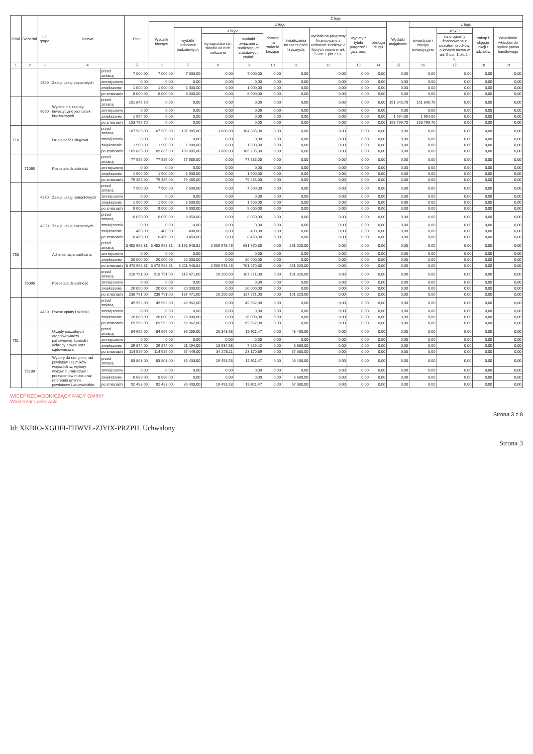| Dział | Rozdział | § / grupa | Nazwa | | Plan | Z tego | | | | | | | | | | | | | |
| --- | --- | --- | --- | --- | --- | --- | --- | --- | --- | --- | --- | --- | --- | --- | --- | --- | --- | --- | --- |
| | | | | | | Wydatki bieżące | z tego | | | | | | | | Wydatki majątkowe | z tego | | | |
| | | | | | | | wydatki jednostek budżetowych | z tego | | dotacje na zadania bieżące | świadczenia na rzecz osób fizycznych; | wydatki na programy finansowane z udziałem środków, o których mowa w art. 5 ust. 1 pkt 2 i 3, | wypłaty z tytułu poręczeń i gwarancji | obsługa długu | | inwestycje i zakupy inwestycyjne | w tym | zakup i objęcie akcji i udziałów | Wniesienie wkładów do spółek prawa handlowego |
| | | | | | | | | wynagrodzenia i składki od nich naliczane | wydatki związane z realizacją ich statutowych zadań; | | | | | | | | na programy finansowane z udziałem środków, o których mowa w art. 5 ust. 1 pkt 2 i 3, | | |
| 1 | 2 | 3 | 4 | | 5 | 6 | 7 | 8 | 9 | 10 | 11 | 12 | 13 | 14 | 15 | 16 | 17 | 18 | 19 |
| | | 4300 | Zakup usług pozostałych | przed zmianą | 7 000,00 | 7 000,00 | 7 000,00 | 0,00 | 7 000,00 | 0,00 | 0,00 | 0,00 | 0,00 | 0,00 | 0,00 | 0,00 | 0,00 | 0,00 | 0,00 |
| | | | | zmniejszenie | 0,00 | 0,00 | 0,00 | 0,00 | 0,00 | 0,00 | 0,00 | 0,00 | 0,00 | 0,00 | 0,00 | 0,00 | 0,00 | 0,00 | 0,00 |
| | | | | zwiększenie | 1 000,00 | 1 000,00 | 1 000,00 | 0,00 | 1 000,00 | 0,00 | 0,00 | 0,00 | 0,00 | 0,00 | 0,00 | 0,00 | 0,00 | 0,00 | 0,00 |
| | | | | po zmianach | 8 000,00 | 8 000,00 | 8 000,00 | 0,00 | 8 000,00 | 0,00 | 0,00 | 0,00 | 0,00 | 0,00 | 0,00 | 0,00 | 0,00 | 0,00 | 0,00 |
| | | 6060 | Wydatki na zakupy inwestycyjne jednostek budżetowych | przed zmianą | 151 845,70 | 0,00 | 0,00 | 0,00 | 0,00 | 0,00 | 0,00 | 0,00 | 0,00 | 0,00 | 151 845,70 | 151 845,70 | 0,00 | 0,00 | 0,00 |
| | | | | zmniejszenie | 0,00 | 0,00 | 0,00 | 0,00 | 0,00 | 0,00 | 0,00 | 0,00 | 0,00 | 0,00 | 0,00 | 0,00 | 0,00 | 0,00 | 0,00 |
| | | | | zwiększenie | 1 954,00 | 0,00 | 0,00 | 0,00 | 0,00 | 0,00 | 0,00 | 0,00 | 0,00 | 0,00 | 1 954,00 | 1 954,00 | 0,00 | 0,00 | 0,00 |
| | | | | po zmianach | 153 799,70 | 0,00 | 0,00 | 0,00 | 0,00 | 0,00 | 0,00 | 0,00 | 0,00 | 0,00 | 153 799,70 | 153 799,70 | 0,00 | 0,00 | 0,00 |
| 710 | | | Działalność usługowa | przed zmianą | 107 985,00 | 107 985,00 | 107 985,00 | 3 600,00 | 104 385,00 | 0,00 | 0,00 | 0,00 | 0,00 | 0,00 | 0,00 | 0,00 | 0,00 | 0,00 | 0,00 |
| | | | | zmniejszenie | 0,00 | 0,00 | 0,00 | 0,00 | 0,00 | 0,00 | 0,00 | 0,00 | 0,00 | 0,00 | 0,00 | 0,00 | 0,00 | 0,00 | 0,00 |
| | | | | zwiększenie | 1 900,00 | 1 900,00 | 1 900,00 | 0,00 | 1 900,00 | 0,00 | 0,00 | 0,00 | 0,00 | 0,00 | 0,00 | 0,00 | 0,00 | 0,00 | 0,00 |
| | | | | po zmianach | 109 885,00 | 109 885,00 | 109 885,00 | 3 600,00 | 106 285,00 | 0,00 | 0,00 | 0,00 | 0,00 | 0,00 | 0,00 | 0,00 | 0,00 | 0,00 | 0,00 |
| | 71095 | | Pozostała działalność | przed zmianą | 77 585,00 | 77 585,00 | 77 585,00 | 0,00 | 77 585,00 | 0,00 | 0,00 | 0,00 | 0,00 | 0,00 | 0,00 | 0,00 | 0,00 | 0,00 | 0,00 |
| | | | | zmniejszenie | 0,00 | 0,00 | 0,00 | 0,00 | 0,00 | 0,00 | 0,00 | 0,00 | 0,00 | 0,00 | 0,00 | 0,00 | 0,00 | 0,00 | 0,00 |
| | | | | zwiększenie | 1 900,00 | 1 900,00 | 1 900,00 | 0,00 | 1 900,00 | 0,00 | 0,00 | 0,00 | 0,00 | 0,00 | 0,00 | 0,00 | 0,00 | 0,00 | 0,00 |
| | | | | po zmianach | 79 485,00 | 79 485,00 | 79 485,00 | 0,00 | 79 485,00 | 0,00 | 0,00 | 0,00 | 0,00 | 0,00 | 0,00 | 0,00 | 0,00 | 0,00 | 0,00 |
| | | 4270 | Zakup usług remontowych | przed zmianą | 7 500,00 | 7 500,00 | 7 500,00 | 0,00 | 7 500,00 | 0,00 | 0,00 | 0,00 | 0,00 | 0,00 | 0,00 | 0,00 | 0,00 | 0,00 | 0,00 |
| | | | | zmniejszenie | 0,00 | 0,00 | 0,00 | 0,00 | 0,00 | 0,00 | 0,00 | 0,00 | 0,00 | 0,00 | 0,00 | 0,00 | 0,00 | 0,00 | 0,00 |
| | | | | zwiększenie | 1 500,00 | 1 500,00 | 1 500,00 | 0,00 | 1 500,00 | 0,00 | 0,00 | 0,00 | 0,00 | 0,00 | 0,00 | 0,00 | 0,00 | 0,00 | 0,00 |
| | | | | po zmianach | 9 000,00 | 9 000,00 | 9 000,00 | 0,00 | 9 000,00 | 0,00 | 0,00 | 0,00 | 0,00 | 0,00 | 0,00 | 0,00 | 0,00 | 0,00 | 0,00 |
| | | 4300 | Zakup usług pozostałych | przed zmianą | 8 050,00 | 8 050,00 | 8 050,00 | 0,00 | 8 050,00 | 0,00 | 0,00 | 0,00 | 0,00 | 0,00 | 0,00 | 0,00 | 0,00 | 0,00 | 0,00 |
| | | | | zmniejszenie | 0,00 | 0,00 | 0,00 | 0,00 | 0,00 | 0,00 | 0,00 | 0,00 | 0,00 | 0,00 | 0,00 | 0,00 | 0,00 | 0,00 | 0,00 |
| | | | | zwiększenie | 400,00 | 400,00 | 400,00 | 0,00 | 400,00 | 0,00 | 0,00 | 0,00 | 0,00 | 0,00 | 0,00 | 0,00 | 0,00 | 0,00 | 0,00 |
| | | | | po zmianach | 8 450,00 | 8 450,00 | 8 450,00 | 0,00 | 8 450,00 | 0,00 | 0,00 | 0,00 | 0,00 | 0,00 | 0,00 | 0,00 | 0,00 | 0,00 | 0,00 |
| 750 | | | Administracja publiczna | przed zmianą | 3 452 968,81 | 3 452 968,81 | 3 191 948,81 | 2 509 978,46 | 681 970,35 | 0,00 | 261 020,00 | 0,00 | 0,00 | 0,00 | 0,00 | 0,00 | 0,00 | 0,00 | 0,00 |
| | | | | zmniejszenie | 0,00 | 0,00 | 0,00 | 0,00 | 0,00 | 0,00 | 0,00 | 0,00 | 0,00 | 0,00 | 0,00 | 0,00 | 0,00 | 0,00 | 0,00 |
| | | | | zwiększenie | 20 000,00 | 20 000,00 | 20 000,00 | 0,00 | 20 000,00 | 0,00 | 0,00 | 0,00 | 0,00 | 0,00 | 0,00 | 0,00 | 0,00 | 0,00 | 0,00 |
| | | | | po zmianach | 3 472 968,81 | 3 472 968,81 | 3 211 948,81 | 2 509 978,46 | 701 970,35 | 0,00 | 261 020,00 | 0,00 | 0,00 | 0,00 | 0,00 | 0,00 | 0,00 | 0,00 | 0,00 |
| | 75095 | | Pozostała działalność | przed zmianą | 218 791,00 | 218 791,00 | 117 471,00 | 10 200,00 | 107 271,00 | 0,00 | 101 320,00 | 0,00 | 0,00 | 0,00 | 0,00 | 0,00 | 0,00 | 0,00 | 0,00 |
| | | | | zmniejszenie | 0,00 | 0,00 | 0,00 | 0,00 | 0,00 | 0,00 | 0,00 | 0,00 | 0,00 | 0,00 | 0,00 | 0,00 | 0,00 | 0,00 | 0,00 |
| | | | | zwiększenie | 20 000,00 | 20 000,00 | 20 000,00 | 0,00 | 20 000,00 | 0,00 | 0,00 | 0,00 | 0,00 | 0,00 | 0,00 | 0,00 | 0,00 | 0,00 | 0,00 |
| | | | | po zmianach | 238 791,00 | 238 791,00 | 137 471,00 | 10 200,00 | 127 271,00 | 0,00 | 101 320,00 | 0,00 | 0,00 | 0,00 | 0,00 | 0,00 | 0,00 | 0,00 | 0,00 |
| | | 4430 | Różne opłaty i składki | przed zmianą | 49 962,00 | 49 962,00 | 49 962,00 | 0,00 | 49 962,00 | 0,00 | 0,00 | 0,00 | 0,00 | 0,00 | 0,00 | 0,00 | 0,00 | 0,00 | 0,00 |
| | | | | zmniejszenie | 0,00 | 0,00 | 0,00 | 0,00 | 0,00 | 0,00 | 0,00 | 0,00 | 0,00 | 0,00 | 0,00 | 0,00 | 0,00 | 0,00 | 0,00 |
| | | | | zwiększenie | 20 000,00 | 20 000,00 | 20 000,00 | 0,00 | 20 000,00 | 0,00 | 0,00 | 0,00 | 0,00 | 0,00 | 0,00 | 0,00 | 0,00 | 0,00 | 0,00 |
| | | | | po zmianach | 69 962,00 | 69 962,00 | 69 962,00 | 0,00 | 69 962,00 | 0,00 | 0,00 | 0,00 | 0,00 | 0,00 | 0,00 | 0,00 | 0,00 | 0,00 | 0,00 |
| 751 | | | Urzędy naczelnych organów władzy państwowej, kontroli i ochrony prawa oraz sądownictwa | przed zmianą | 84 655,00 | 84 655,00 | 36 255,00 | 20 343,53 | 15 911,47 | 0,00 | 48 400,00 | 0,00 | 0,00 | 0,00 | 0,00 | 0,00 | 0,00 | 0,00 | 0,00 |
| | | | | zmniejszenie | 0,00 | 0,00 | 0,00 | 0,00 | 0,00 | 0,00 | 0,00 | 0,00 | 0,00 | 0,00 | 0,00 | 0,00 | 0,00 | 0,00 | 0,00 |
| | | | | zwiększenie | 29 874,00 | 29 874,00 | 21 194,00 | 13 934,58 | 7 259,42 | 0,00 | 8 680,00 | 0,00 | 0,00 | 0,00 | 0,00 | 0,00 | 0,00 | 0,00 | 0,00 |
| | | | | po zmianach | 114 529,00 | 114 529,00 | 57 449,00 | 34 278,11 | 23 170,89 | 0,00 | 57 080,00 | 0,00 | 0,00 | 0,00 | 0,00 | 0,00 | 0,00 | 0,00 | 0,00 |
| | 75109 | | Wybory do rad gmin, rad powiatów i sejmików województw, wybory wójtów, burmistrzów i prezydentów miast oraz referenda gminne, powiatowe i wojewódzkie | przed zmianą | 83 803,00 | 83 803,00 | 35 403,00 | 19 491,53 | 15 911,47 | 0,00 | 48 400,00 | 0,00 | 0,00 | 0,00 | 0,00 | 0,00 | 0,00 | 0,00 | 0,00 |
| | | | | zmniejszenie | 0,00 | 0,00 | 0,00 | 0,00 | 0,00 | 0,00 | 0,00 | 0,00 | 0,00 | 0,00 | 0,00 | 0,00 | 0,00 | 0,00 | 0,00 |
| | | | | zwiększenie | 8 680,00 | 8 680,00 | 0,00 | 0,00 | 0,00 | 0,00 | 8 680,00 | 0,00 | 0,00 | 0,00 | 0,00 | 0,00 | 0,00 | 0,00 | 0,00 |
| | | | | po zmianach | 92 483,00 | 92 483,00 | 35 403,00 | 19 491,53 | 15 911,47 | 0,00 | 57 080,00 | 0,00 | 0,00 | 0,00 | 0,00 | 0,00 | 0,00 | 0,00 | 0,00 |
WICEPRZEWODNICZĄCY RADY GMINY
Waldemar Laskowski
Strona 3 z 8
Id: XKBIO-XGUFI-FHWVL-ZJYIX-PRZPH. Uchwalony
Strona 3